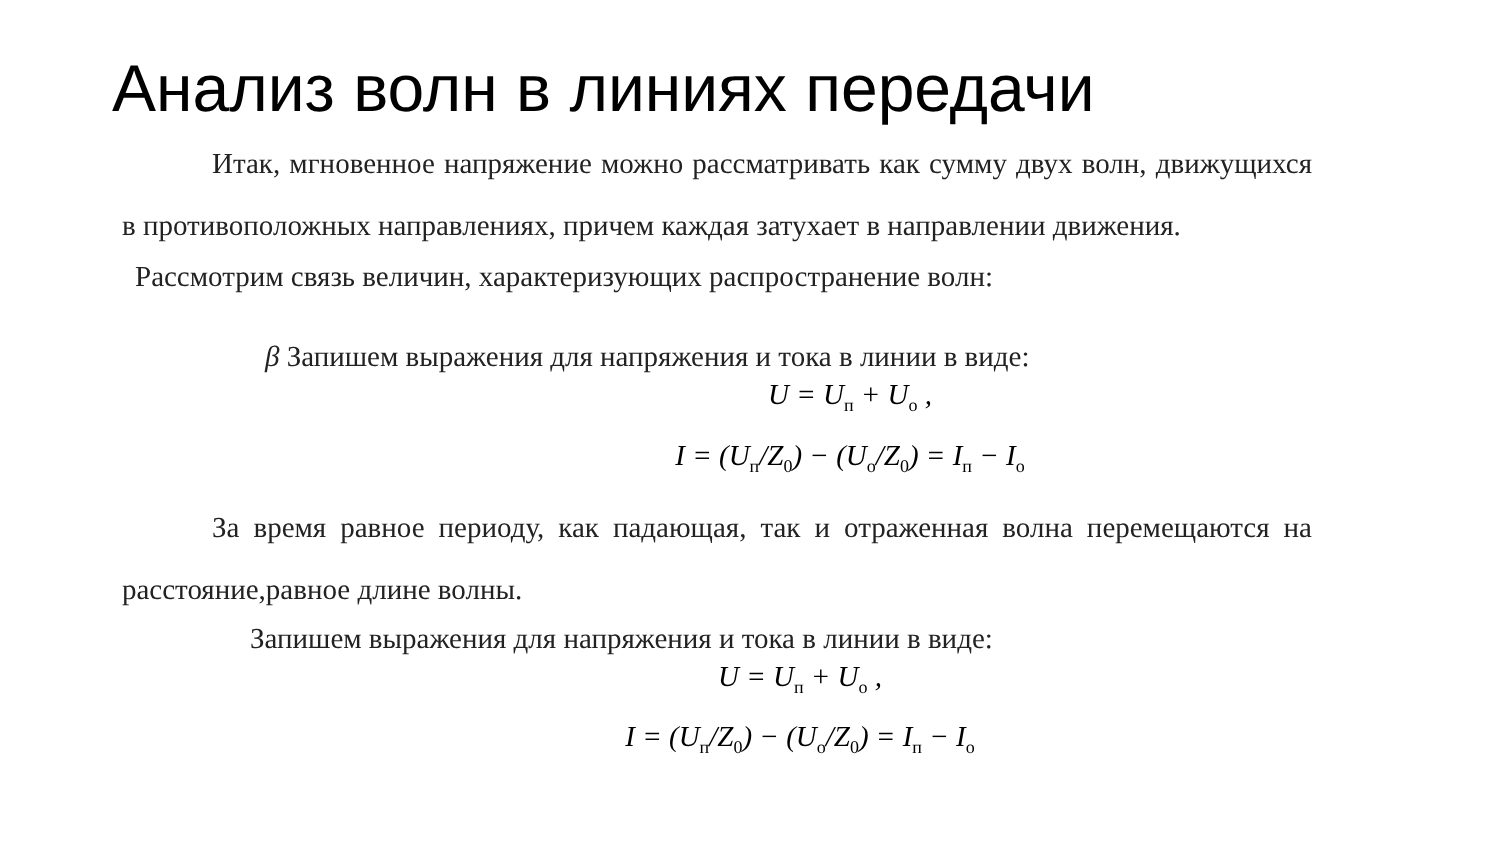Анализ волн в линиях передачи
Итак, мгновенное напряжение можно рассматривать как сумму двух волн, движущихся в противоположных направлениях, причем каждая затухает в направлении движения.
Рассмотрим связь величин, характеризующих распространение волн:
β Запишем выражения для напряжения и тока в линии в виде:
U = U<sub>п</sub> + U<sub>o</sub> ,
I = (U<sub>п</sub>/Z<sub>0</sub>) − (U<sub>o</sub>/Z<sub>0</sub>) = I<sub>п</sub> − I<sub>o</sub>
За время равное периоду, как падающая, так и отраженная волна перемещаются на расстояние,равное длине волны.
Запишем выражения для напряжения и тока в линии в виде:
U = U<sub>п</sub> + U<sub>o</sub> ,
I = (U<sub>п</sub>/Z<sub>0</sub>) − (U<sub>o</sub>/Z<sub>0</sub>) = I<sub>п</sub> − I<sub>o</sub>